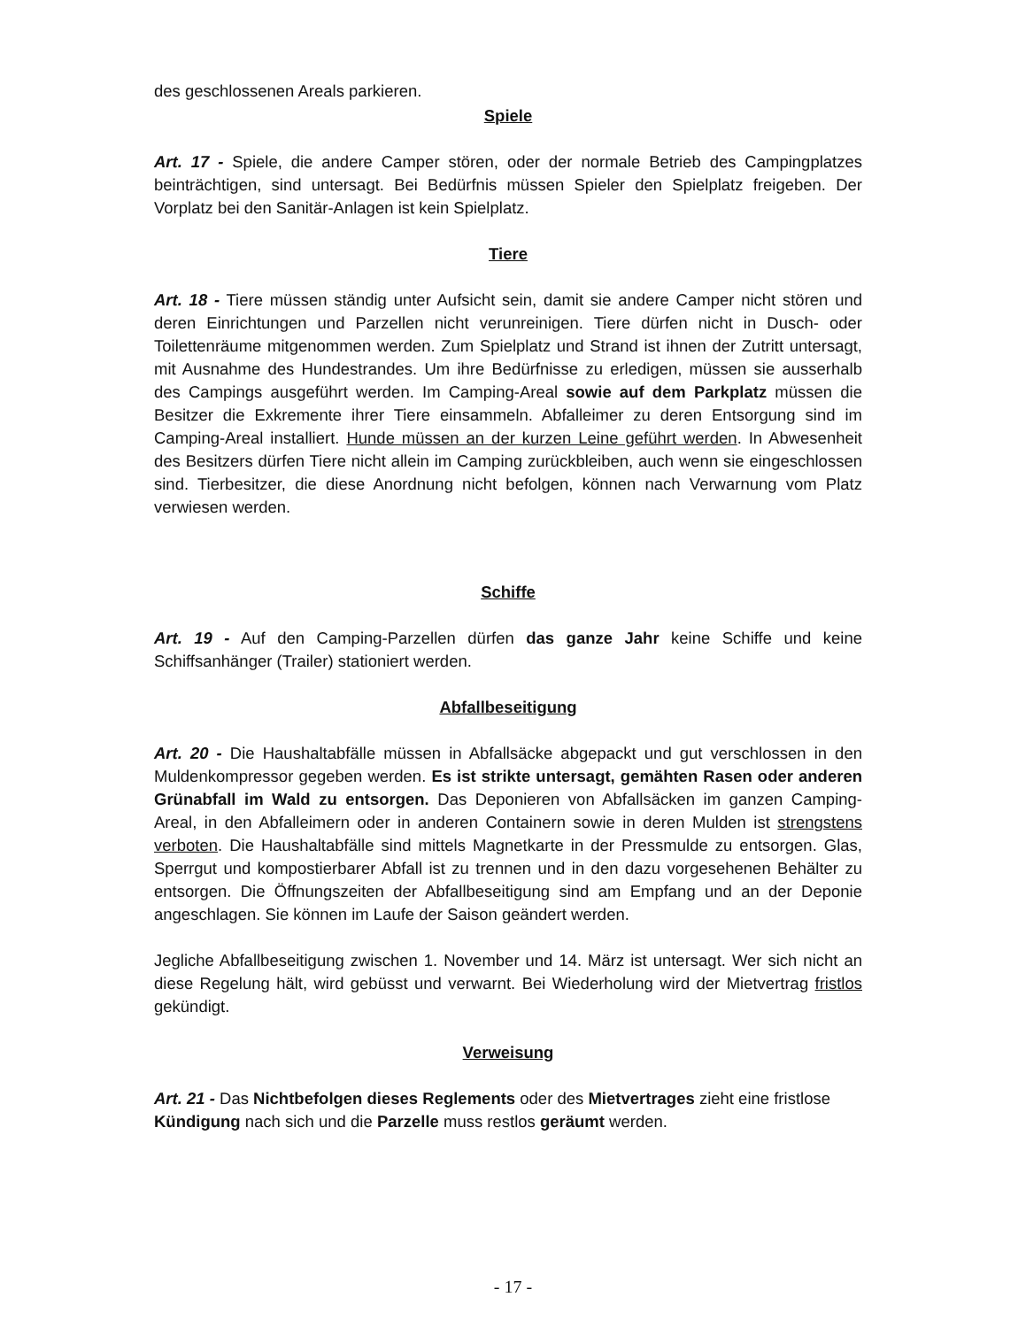des geschlossenen Areals parkieren.
Spiele
Art. 17 - Spiele, die andere Camper stören, oder der normale Betrieb des Campingplatzes beinträchtigen, sind untersagt. Bei Bedürfnis müssen Spieler den Spielplatz freigeben. Der Vorplatz bei den Sanitär-Anlagen ist kein Spielplatz.
Tiere
Art. 18 - Tiere müssen ständig unter Aufsicht sein, damit sie andere Camper nicht stören und deren Einrichtungen und Parzellen nicht verunreinigen. Tiere dürfen nicht in Dusch- oder Toilettenräume mitgenommen werden. Zum Spielplatz und Strand ist ihnen der Zutritt untersagt, mit Ausnahme des Hundestrandes. Um ihre Bedürfnisse zu erledigen, müssen sie ausserhalb des Campings ausgeführt werden. Im Camping-Areal sowie auf dem Parkplatz müssen die Besitzer die Exkremente ihrer Tiere einsammeln. Abfalleimer zu deren Entsorgung sind im Camping-Areal installiert. Hunde müssen an der kurzen Leine geführt werden. In Abwesenheit des Besitzers dürfen Tiere nicht allein im Camping zurückbleiben, auch wenn sie eingeschlossen sind. Tierbesitzer, die diese Anordnung nicht befolgen, können nach Verwarnung vom Platz verwiesen werden.
Schiffe
Art. 19 - Auf den Camping-Parzellen dürfen das ganze Jahr keine Schiffe und keine Schiffsanhänger (Trailer) stationiert werden.
Abfallbeseitigung
Art. 20 - Die Haushaltabfälle müssen in Abfallsäcke abgepackt und gut verschlossen in den Muldenkompressor gegeben werden. Es ist strikte untersagt, gemähten Rasen oder anderen Grünabfall im Wald zu entsorgen. Das Deponieren von Abfallsäcken im ganzen Camping-Areal, in den Abfalleimern oder in anderen Containern sowie in deren Mulden ist strengstens verboten. Die Haushaltabfälle sind mittels Magnetkarte in der Pressmulde zu entsorgen. Glas, Sperrgut und kompostierbarer Abfall ist zu trennen und in den dazu vorgesehenen Behälter zu entsorgen. Die Öffnungszeiten der Abfallbeseitigung sind am Empfang und an der Deponie angeschlagen. Sie können im Laufe der Saison geändert werden.
Jegliche Abfallbeseitigung zwischen 1. November und 14. März ist untersagt. Wer sich nicht an diese Regelung hält, wird gebüsst und verwarnt. Bei Wiederholung wird der Mietvertrag fristlos gekündigt.
Verweisung
Art. 21 - Das Nichtbefolgen dieses Reglements oder des Mietvertrages zieht eine fristlose Kündigung nach sich und die Parzelle muss restlos geräumt werden.
- 17 -